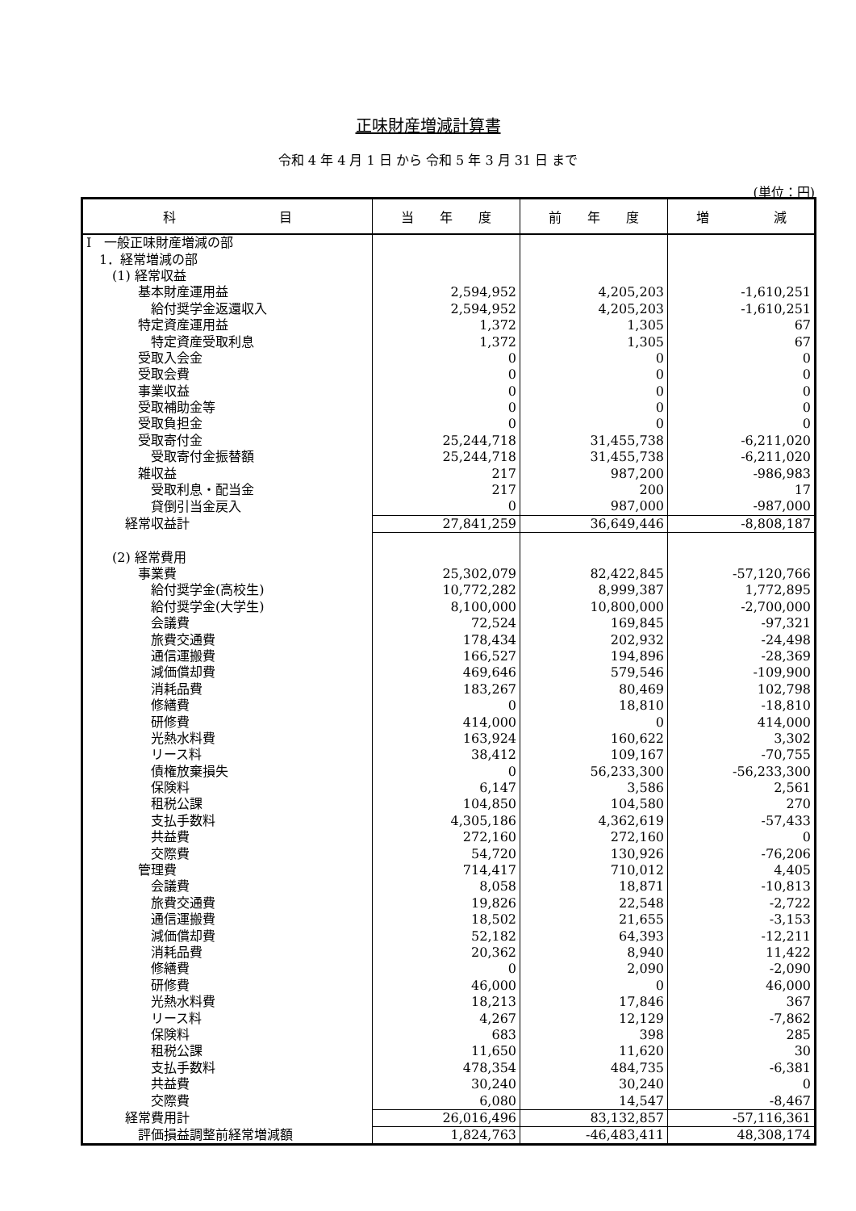正味財産増減計算書
令和 4 年 4 月 1 日 から 令和 5 年 3 月 31 日 まで
(単位：円)
| 科 目 | 当 年 度 | 前 年 度 | 増 減 |
| --- | --- | --- | --- |
| Ⅰ 一般正味財産増減の部 | | | |
| 1．経常増減の部 | | | |
| (1) 経常収益 | | | |
| 基本財産運用益 | 2,594,952 | 4,205,203 | -1,610,251 |
| 給付奨学金返還収入 | 2,594,952 | 4,205,203 | -1,610,251 |
| 特定資産運用益 | 1,372 | 1,305 | 67 |
| 特定資産受取利息 | 1,372 | 1,305 | 67 |
| 受取入会金 | 0 | 0 | 0 |
| 受取会費 | 0 | 0 | 0 |
| 事業収益 | 0 | 0 | 0 |
| 受取補助金等 | 0 | 0 | 0 |
| 受取負担金 | 0 | 0 | 0 |
| 受取寄付金 | 25,244,718 | 31,455,738 | -6,211,020 |
| 受取寄付金振替額 | 25,244,718 | 31,455,738 | -6,211,020 |
| 雑収益 | 217 | 987,200 | -986,983 |
| 受取利息・配当金 | 217 | 200 | 17 |
| 貸倒引当金戻入 | 0 | 987,000 | -987,000 |
| 経常収益計 | 27,841,259 | 36,649,446 | -8,808,187 |
| (2) 経常費用 | | | |
| 事業費 | 25,302,079 | 82,422,845 | -57,120,766 |
| 給付奨学金(高校生) | 10,772,282 | 8,999,387 | 1,772,895 |
| 給付奨学金(大学生) | 8,100,000 | 10,800,000 | -2,700,000 |
| 会議費 | 72,524 | 169,845 | -97,321 |
| 旅費交通費 | 178,434 | 202,932 | -24,498 |
| 通信運搬費 | 166,527 | 194,896 | -28,369 |
| 減価償却費 | 469,646 | 579,546 | -109,900 |
| 消耗品費 | 183,267 | 80,469 | 102,798 |
| 修繕費 | 0 | 18,810 | -18,810 |
| 研修費 | 414,000 | 0 | 414,000 |
| 光熱水料費 | 163,924 | 160,622 | 3,302 |
| リース料 | 38,412 | 109,167 | -70,755 |
| 債権放棄損失 | 0 | 56,233,300 | -56,233,300 |
| 保険料 | 6,147 | 3,586 | 2,561 |
| 租税公課 | 104,850 | 104,580 | 270 |
| 支払手数料 | 4,305,186 | 4,362,619 | -57,433 |
| 共益費 | 272,160 | 272,160 | 0 |
| 交際費 | 54,720 | 130,926 | -76,206 |
| 管理費 | 714,417 | 710,012 | 4,405 |
| 会議費 | 8,058 | 18,871 | -10,813 |
| 旅費交通費 | 19,826 | 22,548 | -2,722 |
| 通信運搬費 | 18,502 | 21,655 | -3,153 |
| 減価償却費 | 52,182 | 64,393 | -12,211 |
| 消耗品費 | 20,362 | 8,940 | 11,422 |
| 修繕費 | 0 | 2,090 | -2,090 |
| 研修費 | 46,000 | 0 | 46,000 |
| 光熱水料費 | 18,213 | 17,846 | 367 |
| リース料 | 4,267 | 12,129 | -7,862 |
| 保険料 | 683 | 398 | 285 |
| 租税公課 | 11,650 | 11,620 | 30 |
| 支払手数料 | 478,354 | 484,735 | -6,381 |
| 共益費 | 30,240 | 30,240 | 0 |
| 交際費 | 6,080 | 14,547 | -8,467 |
| 経常費用計 | 26,016,496 | 83,132,857 | -57,116,361 |
| 評価損益調整前経常増減額 | 1,824,763 | -46,483,411 | 48,308,174 |